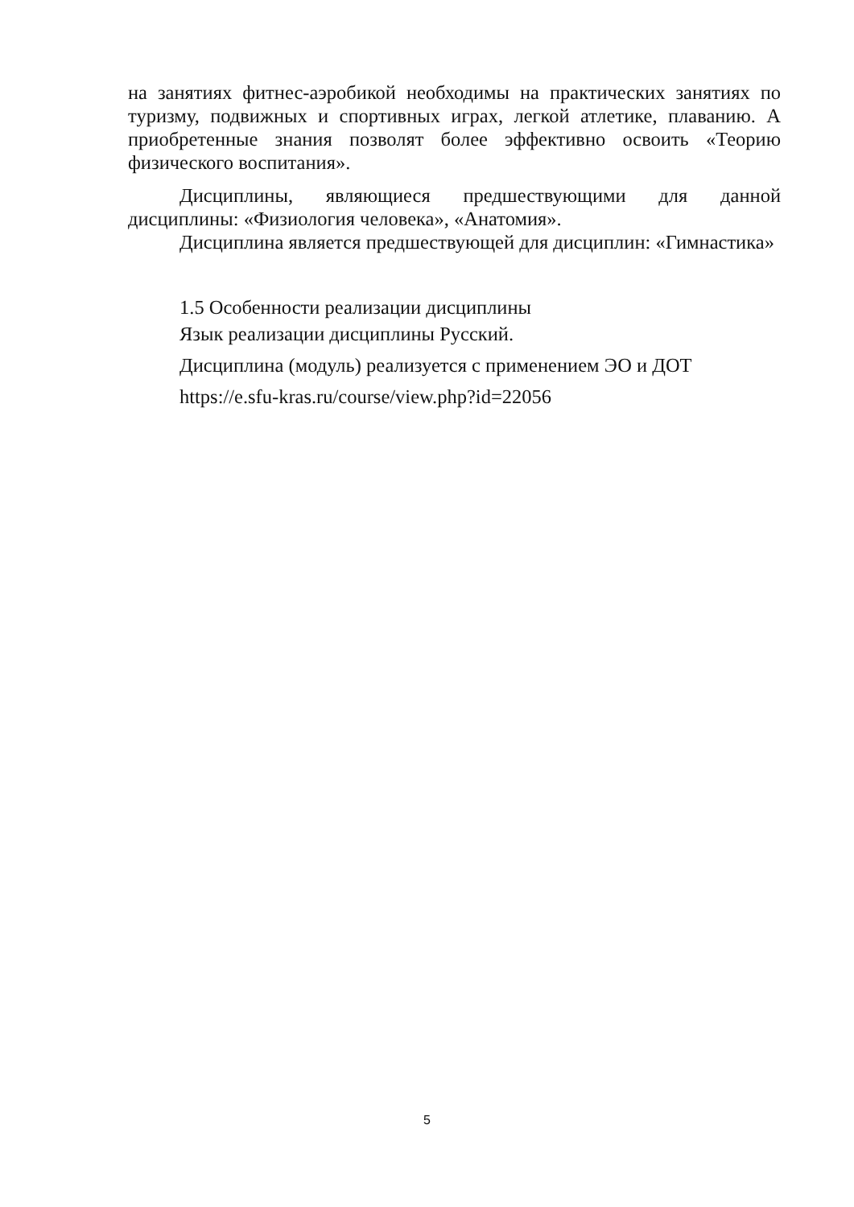на занятиях фитнес-аэробикой необходимы на практических занятиях по туризму, подвижных и спортивных играх, легкой атлетике, плаванию. А приобретенные знания позволят более эффективно освоить «Теорию физического воспитания».
Дисциплины, являющиеся предшествующими для данной дисциплины: «Физиология человека», «Анатомия».
Дисциплина является предшествующей для дисциплин: «Гимнастика»
1.5 Особенности реализации дисциплины
Язык реализации дисциплины Русский.
Дисциплина (модуль) реализуется с применением ЭО и ДОТ
https://e.sfu-kras.ru/course/view.php?id=22056
5